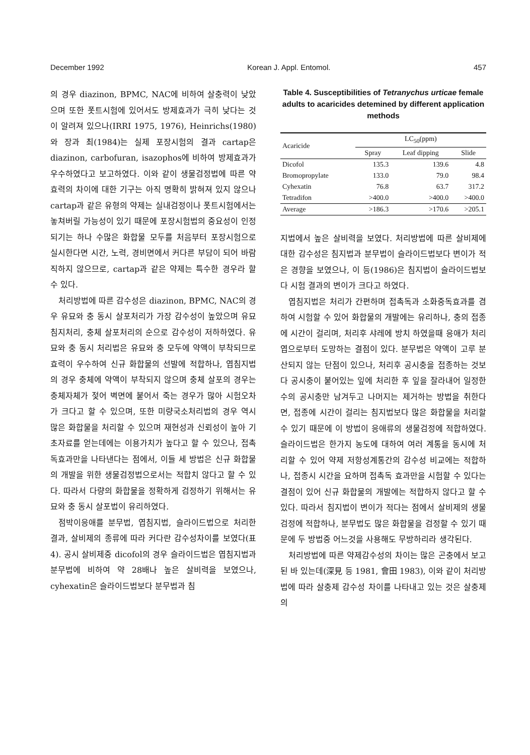December 1992 Korean J. Appl. Entomol. 457
의 경우 diazinon, BPMC, NAC에 비하여 살충력이 낮았으며 또한 폿트시험에 있어서도 방제효과가 극히 낮다는 것이 알려져 있으나(IRRI 1975, 1976), Heinrichs(1980)와 장과 최(1984)는 실제 포장시험의 결과 cartap은 diazinon, carbofuran, isazophos에 비하여 방제효과가 우수하였다고 보고하였다. 이와 같이 생물검정법에 따른 약효력의 차이에 대한 기구는 아직 명확히 밝혀져 있지 않으나 cartap과 같은 유형의 약제는 실내검정이나 폿트시험에서는 놓쳐버릴 가능성이 있기 때문에 포장시험법의 중요성이 인정되기는 하나 수많은 화합물 모두를 처음부터 포장시험으로 실시한다면 시간, 노력, 경비면에서 커다른 부담이 되어 바람직하지 않으므로, cartap과 같은 약제는 특수한 경우라 할 수 있다.
처리방법에 따른 감수성은 diazinon, BPMC, NAC의 경우 유묘와 충 동시 살포처리가 가장 감수성이 높았으며 유묘 침지처리, 충체 살포처리의 순으로 감수성이 저하하였다. 유묘와 충 동시 처리법은 유묘와 충 모두에 약액이 부착되므로 효력이 우수하여 신규 화합물의 선발에 적합하나, 엽침지법의 경우 충체에 약액이 부착되지 않으며 충체 살포의 경우는 충체자체가 젖어 벽면에 붙어서 죽는 경우가 많아 시험오차가 크다고 할 수 있으며, 또한 미량국소처리법의 경우 역시 많은 화합물을 처리할 수 있으며 재현성과 신뢰성이 높아 기초자료를 얻는데에는 이용가치가 높다고 할 수 있으나, 접촉독효과만을 나타낸다는 점에서, 이들 세 방법은 신규 화합물의 개발을 위한 생물검정법으로서는 적합치 않다고 할 수 있다. 따라서 다량의 화합물을 정확하게 검정하기 위해서는 유묘와 충 동시 살포법이 유리하였다.
점박이응애를 분무법, 엽침지법, 슬라이드법으로 처리한 결과, 살비제의 종류에 따라 커다란 감수성차이를 보였다(표 4). 공시 살비제중 dicofol의 경우 슬라이드법은 엽침지법과 분무법에 비하여 약 28배나 높은 살비력을 보였으나, cyhexatin은 슬라이드법보다 분무법과 침
Table 4. Susceptibilities of Tetranychus urticae female adults to acaricides detemined by different application methods
| Acaricide | LC<sub>50</sub>(ppm) | | |
| --- | --- | --- | --- |
| | Spray | Leaf dipping | Slide |
| Dicofol | 135.3 | 139.6 | 4.8 |
| Bromopropylate | 133.0 | 79.0 | 98.4 |
| Cyhexatin | 76.8 | 63.7 | 317.2 |
| Tetradifon | >400.0 | >400.0 | >400.0 |
| Average | >186.3 | >170.6 | >205.1 |
지법에서 높은 살비력을 보였다. 처리방법에 따른 살비제에 대한 감수성은 침지법과 분무법이 슬라이드법보다 변이가 적은 경향을 보였으나, 이 등(1986)은 침지법이 슬라이드법보다 시험 결과의 변이가 크다고 하였다.
엽침지법은 처리가 간편하며 접촉독과 소화중독효과를 겸하여 시험할 수 있어 화합물의 개발에는 유리하나, 충의 접종에 시간이 걸리며, 처리후 샤레에 방치 하였을때 응애가 처리엽으로부터 도망하는 결점이 있다. 분무법은 약액이 고루 분산되지 않는 단점이 있으나, 처리후 공시충을 접종하는 것보다 공시충이 붙어있는 잎에 처리한 후 잎을 잘라내어 일정한 수의 공시충만 남겨두고 나머지는 제거하는 방법을 취한다면, 접종에 시간이 걸리는 침지법보다 많은 화합물을 처리할 수 있기 때문에 이 방법이 응애류의 생물검정에 적합하였다. 슬라이드법은 한가지 농도에 대하여 여러 계통을 동시에 처리할 수 있어 약제 저항성계통간의 감수성 비교에는 적합하나, 접종시 시간을 요하며 접촉독 효과만을 시험할 수 있다는 결점이 있어 신규 화합물의 개발에는 적합하지 않다고 할 수 있다. 따라서 침지법이 변이가 적다는 점에서 살비제의 생물검정에 적합하나, 분무법도 많은 화합물을 검정할 수 있기 때문에 두 방법중 어느것을 사용해도 무방하리라 생각된다.
처리방법에 따른 약제감수성의 차이는 많은 곤충에서 보고된 바 있는데(深見 등 1981, 會田 1983), 이와 같이 처리방법에 따라 살충제 감수성 차이를 나타내고 있는 것은 살충제의